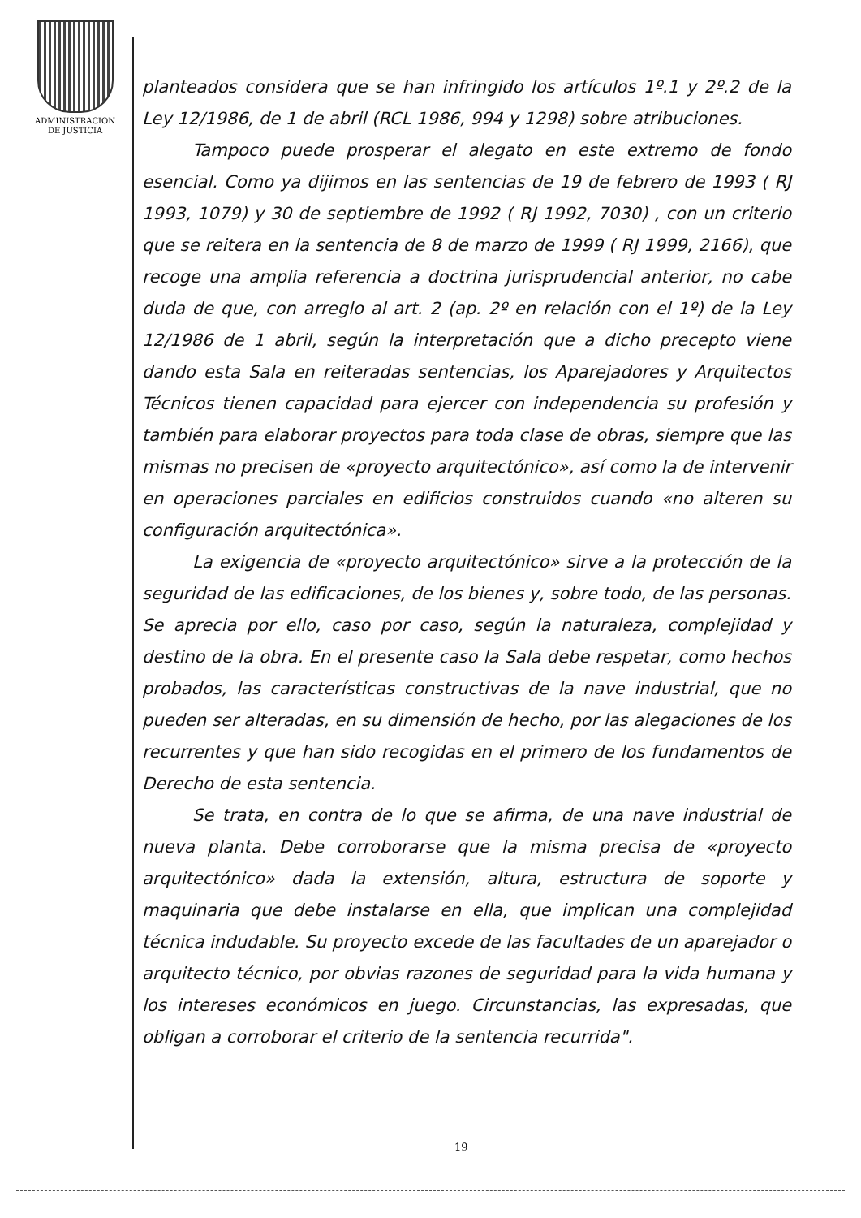ADMINISTRACION
DE JUSTICIA
planteados considera que se han infringido los artículos 1º.1 y 2º.2 de la Ley 12/1986, de 1 de abril (RCL 1986, 994 y 1298) sobre atribuciones.
Tampoco puede prosperar el alegato en este extremo de fondo esencial. Como ya dijimos en las sentencias de 19 de febrero de 1993 ( RJ 1993, 1079) y 30 de septiembre de 1992 ( RJ 1992, 7030) , con un criterio que se reitera en la sentencia de 8 de marzo de 1999 ( RJ 1999, 2166), que recoge una amplia referencia a doctrina jurisprudencial anterior, no cabe duda de que, con arreglo al art. 2 (ap. 2º en relación con el 1º) de la Ley 12/1986 de 1 abril, según la interpretación que a dicho precepto viene dando esta Sala en reiteradas sentencias, los Aparejadores y Arquitectos Técnicos tienen capacidad para ejercer con independencia su profesión y también para elaborar proyectos para toda clase de obras, siempre que las mismas no precisen de «proyecto arquitectónico», así como la de intervenir en operaciones parciales en edificios construidos cuando «no alteren su configuración arquitectónica».
La exigencia de «proyecto arquitectónico» sirve a la protección de la seguridad de las edificaciones, de los bienes y, sobre todo, de las personas. Se aprecia por ello, caso por caso, según la naturaleza, complejidad y destino de la obra. En el presente caso la Sala debe respetar, como hechos probados, las características constructivas de la nave industrial, que no pueden ser alteradas, en su dimensión de hecho, por las alegaciones de los recurrentes y que han sido recogidas en el primero de los fundamentos de Derecho de esta sentencia.
Se trata, en contra de lo que se afirma, de una nave industrial de nueva planta. Debe corroborarse que la misma precisa de «proyecto arquitectónico» dada la extensión, altura, estructura de soporte y maquinaria que debe instalarse en ella, que implican una complejidad técnica indudable. Su proyecto excede de las facultades de un aparejador o arquitecto técnico, por obvias razones de seguridad para la vida humana y los intereses económicos en juego. Circunstancias, las expresadas, que obligan a corroborar el criterio de la sentencia recurrida".
19